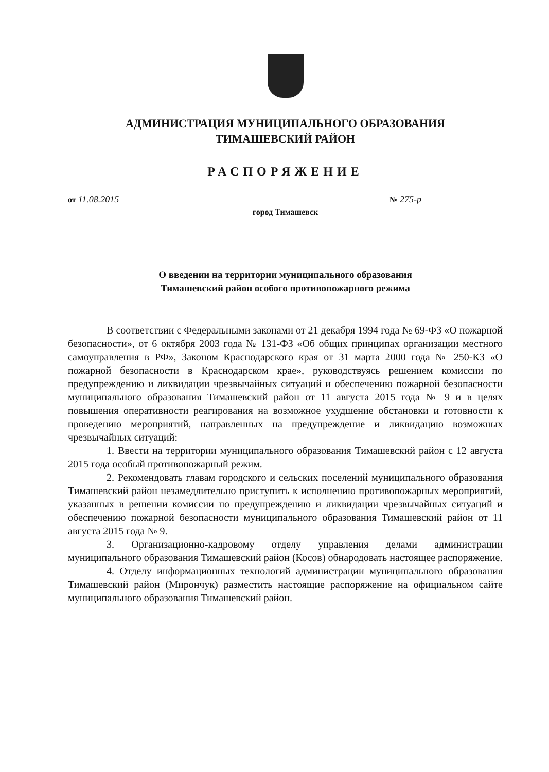АДМИНИСТРАЦИЯ МУНИЦИПАЛЬНОГО ОБРАЗОВАНИЯ
ТИМАШЕВСКИЙ РАЙОН
РАСПОРЯЖЕНИЕ
от 11.08.2015 № 275-р
город Тимашевск
О введении на территории муниципального образования
Тимашевский район особого противопожарного режима
В соответствии с Федеральными законами от 21 декабря 1994 года № 69-ФЗ «О пожарной безопасности», от 6 октября 2003 года № 131-ФЗ «Об общих принципах организации местного самоуправления в РФ», Законом Краснодарского края от 31 марта 2000 года № 250-КЗ «О пожарной безопасности в Краснодарском крае», руководствуясь решением комиссии по предупреждению и ликвидации чрезвычайных ситуаций и обеспечению пожарной безопасности муниципального образования Тимашевский район от 11 августа 2015 года № 9 и в целях повышения оперативности реагирования на возможное ухудшение обстановки и готовности к проведению мероприятий, направленных на предупреждение и ликвидацию возможных чрезвычайных ситуаций:
1. Ввести на территории муниципального образования Тимашевский район с 12 августа 2015 года особый противопожарный режим.
2. Рекомендовать главам городского и сельских поселений муниципального образования Тимашевский район незамедлительно приступить к исполнению противопожарных мероприятий, указанных в решении комиссии по предупреждению и ликвидации чрезвычайных ситуаций и обеспечению пожарной безопасности муниципального образования Тимашевский район от 11 августа 2015 года № 9.
3. Организационно-кадровому отделу управления делами администрации муниципального образования Тимашевский район (Косов) обнародовать настоящее распоряжение.
4. Отделу информационных технологий администрации муниципального образования Тимашевский район (Мирончук) разместить настоящие распоряжение на официальном сайте муниципального образования Тимашевский район.